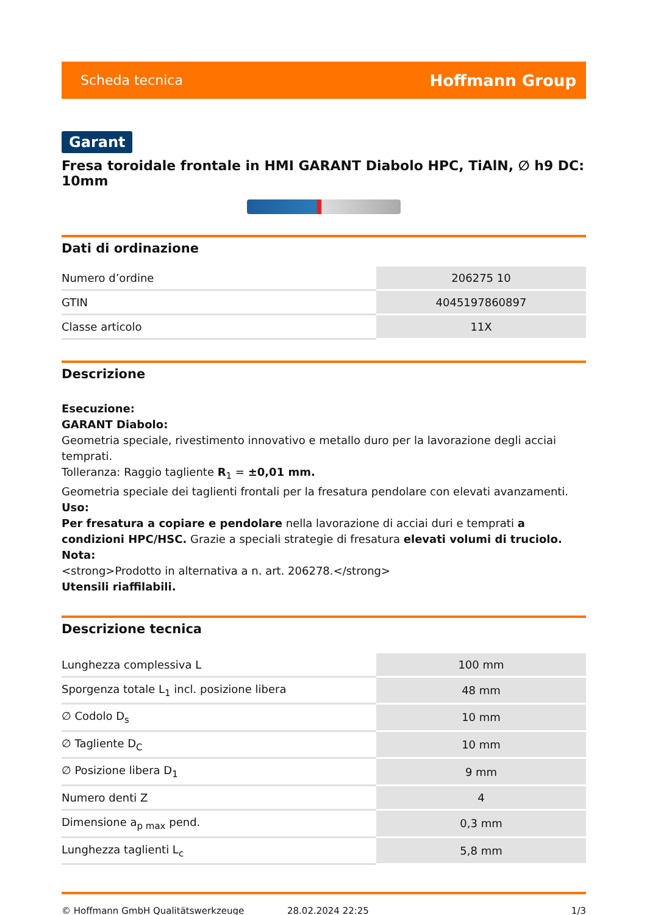Scheda tecnica Hoffmann Group
Garant
Fresa toroidale frontale in HMI GARANT Diabolo HPC, TiAlN, ∅ h9 DC: 10mm
Dati di ordinazione
| Numero d’ordine | 206275 10 |
| GTIN | 4045197860897 |
| Classe articolo | 11X |
Descrizione
Esecuzione:
GARANT Diabolo:
Geometria speciale, rivestimento innovativo e metallo duro per la lavorazione degli acciai temprati.
Tolleranza: Raggio tagliente R<sub>1</sub> = ±0,01 mm.
Geometria speciale dei taglienti frontali per la fresatura pendolare con elevati avanzamenti.
Uso:
Per fresatura a copiare e pendolare nella lavorazione di acciai duri e temprati a condizioni HPC/HSC. Grazie a speciali strategie di fresatura elevati volumi di truciolo.
Nota:
<strong>Prodotto in alternativa a n. art. 206278.</strong>
Utensili riaffilabili.
Descrizione tecnica
| Lunghezza complessiva L | 100 mm |
| Sporgenza totale L<sub>1</sub> incl. posizione libera | 48 mm |
| ∅ Codolo D<sub>s</sub> | 10 mm |
| ∅ Tagliente D<sub>C</sub> | 10 mm |
| ∅ Posizione libera D<sub>1</sub> | 9 mm |
| Numero denti Z | 4 |
| Dimensione a<sub>p max</sub> pend. | 0,3 mm |
| Lunghezza taglienti L<sub>c</sub> | 5,8 mm |
© Hoffmann GmbH Qualitätswerkzeuge 28.02.2024 22:25 1/3